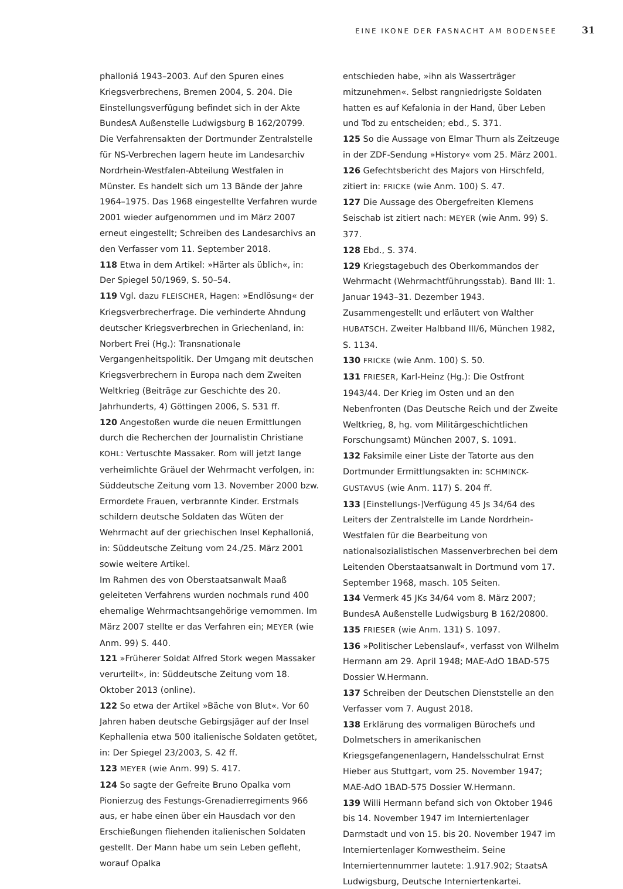EINE IKONE DER FASNACHT AM BODENSEE 31
phalloniá 1943–2003. Auf den Spuren eines Kriegsverbrechens, Bremen 2004, S. 204. Die Einstellungsverfügung befindet sich in der Akte BundesA Außenstelle Ludwigsburg B 162/20799.
Die Verfahrensakten der Dortmunder Zentralstelle für NS-Verbrechen lagern heute im Landesarchiv Nordrhein-Westfalen-Abteilung Westfalen in Münster. Es handelt sich um 13 Bände der Jahre 1964–1975. Das 1968 eingestellte Verfahren wurde 2001 wieder aufgenommen und im März 2007 erneut eingestellt; Schreiben des Landesarchivs an den Verfasser vom 11. September 2018.
118 Etwa in dem Artikel: »Härter als üblich«, in: Der Spiegel 50/1969, S. 50–54.
119 Vgl. dazu FLEISCHER, Hagen: »Endlösung« der Kriegsverbrecherfrage. Die verhinderte Ahndung deutscher Kriegsverbrechen in Griechenland, in: Norbert Frei (Hg.): Transnationale Vergangenheitspolitik. Der Umgang mit deutschen Kriegsverbrechern in Europa nach dem Zweiten Weltkrieg (Beiträge zur Geschichte des 20. Jahrhunderts, 4) Göttingen 2006, S. 531 ff.
120 Angestoßen wurde die neuen Ermittlungen durch die Recherchen der Journalistin Christiane KOHL: Vertuschte Massaker. Rom will jetzt lange verheimlichte Gräuel der Wehrmacht verfolgen, in: Süddeutsche Zeitung vom 13. November 2000 bzw. Ermordete Frauen, verbrannte Kinder. Erstmals schildern deutsche Soldaten das Wüten der Wehrmacht auf der griechischen Insel Kephalloniá, in: Süddeutsche Zeitung vom 24./25. März 2001 sowie weitere Artikel.
Im Rahmen des von Oberstaatsanwalt Maaß geleiteten Verfahrens wurden nochmals rund 400 ehemalige Wehrmachtsangehörige vernommen. Im März 2007 stellte er das Verfahren ein; MEYER (wie Anm. 99) S. 440.
121 »Früherer Soldat Alfred Stork wegen Massaker verurteilt«, in: Süddeutsche Zeitung vom 18. Oktober 2013 (online).
122 So etwa der Artikel »Bäche von Blut«. Vor 60 Jahren haben deutsche Gebirgsjäger auf der Insel Kephallenia etwa 500 italienische Soldaten getötet, in: Der Spiegel 23/2003, S. 42 ff.
123 MEYER (wie Anm. 99) S. 417.
124 So sagte der Gefreite Bruno Opalka vom Pionierzug des Festungs-Grenadierregiments 966 aus, er habe einen über ein Hausdach vor den Erschießungen fliehenden italienischen Soldaten gestellt. Der Mann habe um sein Leben gefleht, worauf Opalka
entschieden habe, »ihn als Wasserträger mitzunehmen«. Selbst rangniedrigste Soldaten hatten es auf Kefalonia in der Hand, über Leben und Tod zu entscheiden; ebd., S. 371.
125 So die Aussage von Elmar Thurn als Zeitzeuge in der ZDF-Sendung »History« vom 25. März 2001.
126 Gefechtsbericht des Majors von Hirschfeld, zitiert in: FRICKE (wie Anm. 100) S. 47.
127 Die Aussage des Obergefreiten Klemens Seischab ist zitiert nach: MEYER (wie Anm. 99) S. 377.
128 Ebd., S. 374.
129 Kriegstagebuch des Oberkommandos der Wehrmacht (Wehrmachtführungsstab). Band III: 1. Januar 1943–31. Dezember 1943. Zusammengestellt und erläutert von Walther HUBATSCH. Zweiter Halbband III/6, München 1982, S. 1134.
130 FRICKE (wie Anm. 100) S. 50.
131 FRIESER, Karl-Heinz (Hg.): Die Ostfront 1943/44. Der Krieg im Osten und an den Nebenfronten (Das Deutsche Reich und der Zweite Weltkrieg, 8, hg. vom Militärgeschichtlichen Forschungsamt) München 2007, S. 1091.
132 Faksimile einer Liste der Tatorte aus den Dortmunder Ermittlungsakten in: SCHMINCK-GUSTAVUS (wie Anm. 117) S. 204 ff.
133 [Einstellungs-]Verfügung 45 Js 34/64 des Leiters der Zentralstelle im Lande Nordrhein-Westfalen für die Bearbeitung von nationalsozialistischen Massenverbrechen bei dem Leitenden Oberstaatsanwalt in Dortmund vom 17. September 1968, masch. 105 Seiten.
134 Vermerk 45 JKs 34/64 vom 8. März 2007; BundesA Außenstelle Ludwigsburg B 162/20800.
135 FRIESER (wie Anm. 131) S. 1097.
136 »Politischer Lebenslauf«, verfasst von Wilhelm Hermann am 29. April 1948; MAE-AdO 1BAD-575 Dossier W.Hermann.
137 Schreiben der Deutschen Dienststelle an den Verfasser vom 7. August 2018.
138 Erklärung des vormaligen Bürochefs und Dolmetschers in amerikanischen Kriegsgefangenenlagern, Handelsschulrat Ernst Hieber aus Stuttgart, vom 25. November 1947; MAE-AdO 1BAD-575 Dossier W.Hermann.
139 Willi Hermann befand sich von Oktober 1946 bis 14. November 1947 im Interniertenlager Darmstadt und von 15. bis 20. November 1947 im Interniertenlager Kornwestheim. Seine Interniertennummer lautete: 1.917.902; StaatsA Ludwigsburg, Deutsche Interniertenkartei.